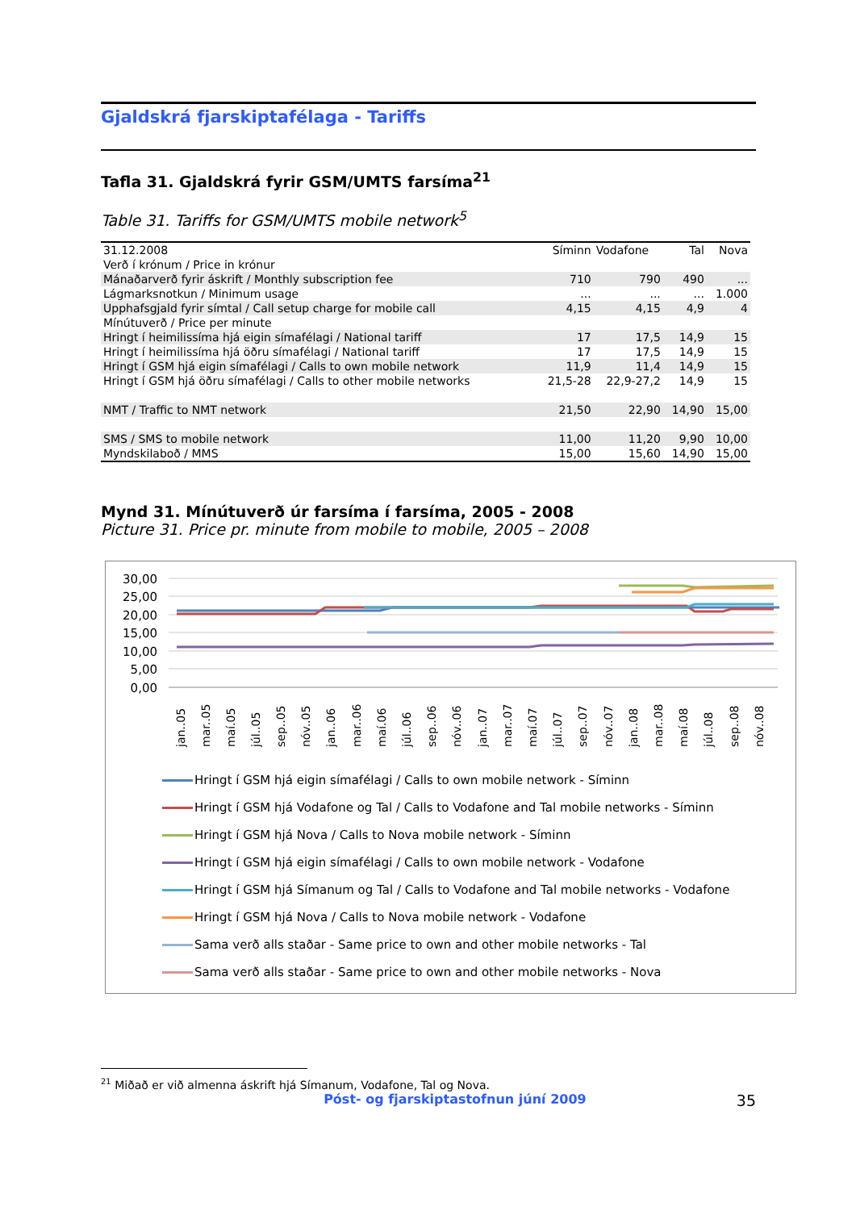Gjaldskrá fjarskiptafélaga - Tariffs
Tafla 31. Gjaldskrá fyrir GSM/UMTS farsíma<sup>21</sup>
Table 31. Tariffs for GSM/UMTS mobile network<sup>5</sup>
| 31.12.2008 | Síminn | Vodafone | Tal | Nova |
| Verð í krónum / Price in krónur | | | | |
| Mánaðarverð fyrir áskrift / Monthly subscription fee | 710 | 790 | 490 | ... |
| Lágmarksnotkun / Minimum usage | ... | ... | ... | 1.000 |
| Upphafsgjald fyrir símtal / Call setup charge for mobile call | 4,15 | 4,15 | 4,9 | 4 |
| Mínútuverð / Price per minute | | | | |
| Hringt í heimilissíma hjá eigin símafélagi / National tariff | 17 | 17,5 | 14,9 | 15 |
| Hringt í heimilissíma hjá öðru símafélagi / National tariff | 17 | 17,5 | 14,9 | 15 |
| Hringt í GSM hjá eigin símafélagi / Calls to own mobile network | 11,9 | 11,4 | 14,9 | 15 |
| Hringt í GSM hjá öðru símafélagi / Calls to other mobile networks | 21,5-28 | 22,9-27,2 | 14,9 | 15 |
| NMT / Traffic to NMT network | 21,50 | 22,90 | 14,90 | 15,00 |
| SMS / SMS to mobile network | 11,00 | 11,20 | 9,90 | 10,00 |
| Myndskilaboð / MMS | 15,00 | 15,60 | 14,90 | 15,00 |
Mynd 31. Mínútuverð úr farsíma í farsíma, 2005 - 2008
Picture 31. Price pr. minute from mobile to mobile, 2005 – 2008
30,00
25,00
20,00
15,00
10,00
5,00
0,00
jan..05
mar..05
maí.05
júl..05
sep..05
nóv..05
jan..06
mar..06
maí.06
júl..06
sep..06
nóv..06
jan..07
mar..07
maí.07
júl..07
sep..07
nóv..07
jan..08
mar..08
maí.08
júl..08
sep..08
nóv..08
Hringt í GSM hjá eigin símafélagi / Calls to own mobile network - Síminn
Hringt í GSM hjá Vodafone og Tal / Calls to Vodafone and Tal mobile networks - Síminn
Hringt í GSM hjá Nova / Calls to Nova mobile network - Síminn
Hringt í GSM hjá eigin símafélagi / Calls to own mobile network - Vodafone
Hringt í GSM hjá Símanum og Tal / Calls to Vodafone and Tal mobile networks - Vodafone
Hringt í GSM hjá Nova / Calls to Nova mobile network - Vodafone
Sama verð alls staðar - Same price to own and other mobile networks - Tal
Sama verð alls staðar - Same price to own and other mobile networks - Nova
<sup>21</sup> Miðað er við almenna áskrift hjá Símanum, Vodafone, Tal og Nova.
Póst- og fjarskiptastofnun júní 2009 35